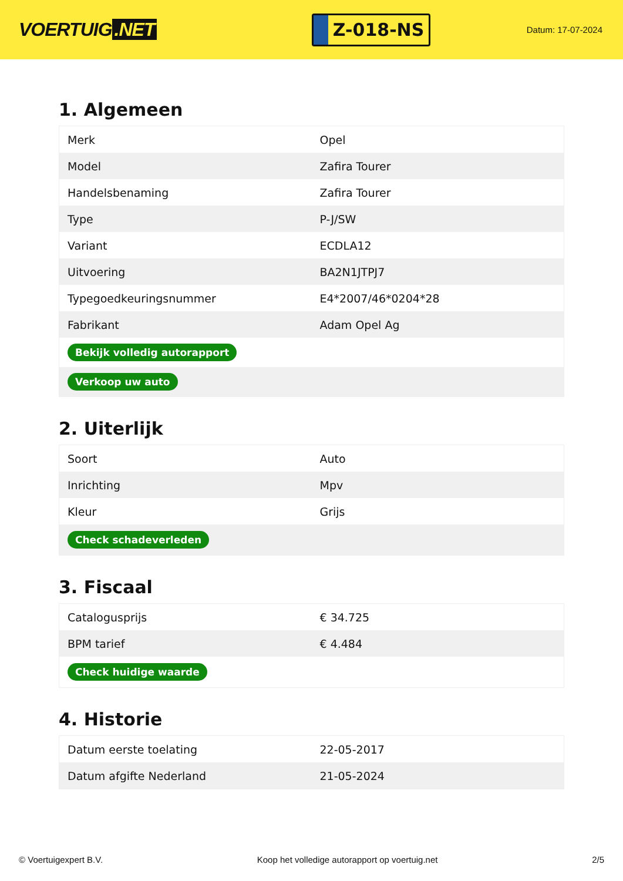VOERTUIG.NET
Z-018-NS
Datum: 17-07-2024
1. Algemeen
| Merk | Opel |
| Model | Zafira Tourer |
| Handelsbenaming | Zafira Tourer |
| Type | P-J/SW |
| Variant | ECDLA12 |
| Uitvoering | BA2N1JTPJ7 |
| Typegoedkeuringsnummer | E4*2007/46*0204*28 |
| Fabrikant | Adam Opel Ag |
| Bekijk volledig autorapport | |
| Verkoop uw auto | |
2. Uiterlijk
| Soort | Auto |
| Inrichting | Mpv |
| Kleur | Grijs |
| Check schadeverleden | |
3. Fiscaal
| Catalogusprijs | € 34.725 |
| BPM tarief | € 4.484 |
| Check huidige waarde | |
4. Historie
| Datum eerste toelating | 22-05-2017 |
| Datum afgifte Nederland | 21-05-2024 |
© Voertuigexpert B.V. Koop het volledige autorapport op voertuig.net 2/5